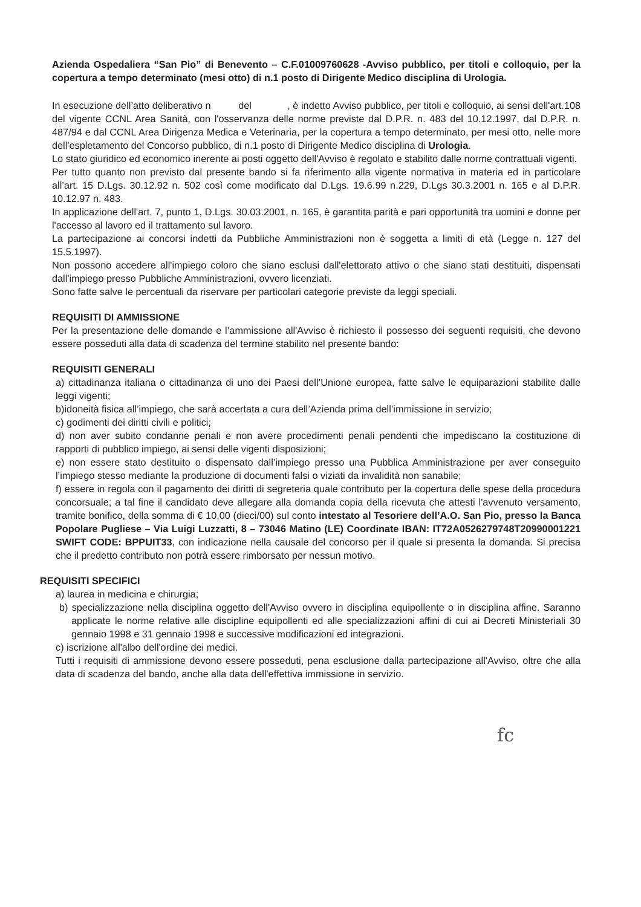Azienda Ospedaliera “San Pio” di Benevento – C.F.01009760628 -Avviso pubblico, per titoli e colloquio, per la copertura a tempo determinato (mesi otto) di n.1 posto di Dirigente Medico disciplina di Urologia.
In esecuzione dell’atto deliberativo n del , è indetto Avviso pubblico, per titoli e colloquio, ai sensi dell'art.108 del vigente CCNL Area Sanità, con l'osservanza delle norme previste dal D.P.R. n. 483 del 10.12.1997, dal D.P.R. n. 487/94 e dal CCNL Area Dirigenza Medica e Veterinaria, per la copertura a tempo determinato, per mesi otto, nelle more dell'espletamento del Concorso pubblico, di n.1 posto di Dirigente Medico disciplina di Urologia.
Lo stato giuridico ed economico inerente ai posti oggetto dell'Avviso è regolato e stabilito dalle norme contrattuali vigenti.
Per tutto quanto non previsto dal presente bando si fa riferimento alla vigente normativa in materia ed in particolare all’art. 15 D.Lgs. 30.12.92 n. 502 così come modificato dal D.Lgs. 19.6.99 n.229, D.Lgs 30.3.2001 n. 165 e al D.P.R. 10.12.97 n. 483.
In applicazione dell'art. 7, punto 1, D.Lgs. 30.03.2001, n. 165, è garantita parità e pari opportunità tra uomini e donne per l'accesso al lavoro ed il trattamento sul lavoro.
La partecipazione ai concorsi indetti da Pubbliche Amministrazioni non è soggetta a limiti di età (Legge n. 127 del 15.5.1997).
Non possono accedere all'impiego coloro che siano esclusi dall'elettorato attivo o che siano stati destituiti, dispensati dall'impiego presso Pubbliche Amministrazioni, ovvero licenziati.
Sono fatte salve le percentuali da riservare per particolari categorie previste da leggi speciali.
REQUISITI DI AMMISSIONE
Per la presentazione delle domande e l’ammissione all'Avviso è richiesto il possesso dei seguenti requisiti, che devono essere posseduti alla data di scadenza del termine stabilito nel presente bando:
REQUISITI GENERALI
a) cittadinanza italiana o cittadinanza di uno dei Paesi dell’Unione europea, fatte salve le equiparazioni stabilite dalle leggi vigenti;
b)idoneità fisica all’impiego, che sarà accertata a cura dell’Azienda prima dell’immissione in servizio;
c) godimenti dei diritti civili e politici;
d) non aver subito condanne penali e non avere procedimenti penali pendenti che impediscano la costituzione di rapporti di pubblico impiego, ai sensi delle vigenti disposizioni;
e) non essere stato destituito o dispensato dall’impiego presso una Pubblica Amministrazione per aver conseguito l’impiego stesso mediante la produzione di documenti falsi o viziati da invalidità non sanabile;
f) essere in regola con il pagamento dei diritti di segreteria quale contributo per la copertura delle spese della procedura concorsuale; a tal fine il candidato deve allegare alla domanda copia della ricevuta che attesti l'avvenuto versamento, tramite bonifico, della somma di € 10,00 (dieci/00) sul conto intestato al Tesoriere dell’A.O. San Pio, presso la Banca Popolare Pugliese – Via Luigi Luzzatti, 8 – 73046 Matino (LE) Coordinate IBAN: IT72A0526279748T20990001221 SWIFT CODE: BPPUIT33, con indicazione nella causale del concorso per il quale si presenta la domanda. Si precisa che il predetto contributo non potrà essere rimborsato per nessun motivo.
REQUISITI SPECIFICI
a) laurea in medicina e chirurgia;
b) specializzazione nella disciplina oggetto dell'Avviso ovvero in disciplina equipollente o in disciplina affine. Saranno applicate le norme relative alle discipline equipollenti ed alle specializzazioni affini di cui ai Decreti Ministeriali 30 gennaio 1998 e 31 gennaio 1998 e successive modificazioni ed integrazioni.
c) iscrizione all'albo dell'ordine dei medici.
Tutti i requisiti di ammissione devono essere posseduti, pena esclusione dalla partecipazione all'Avviso, oltre che alla data di scadenza del bando, anche alla data dell'effettiva immissione in servizio.
fc